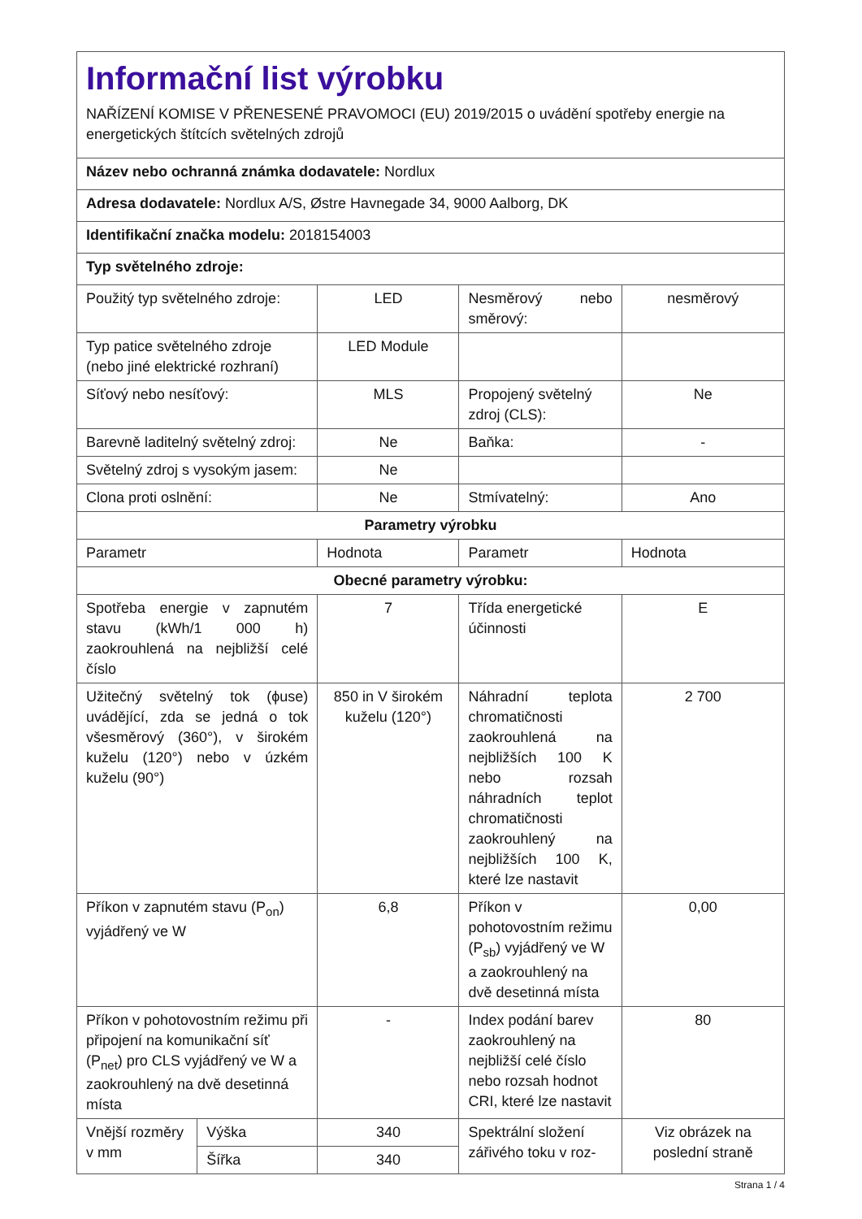| Informační list výrobku NAŘÍZENÍ KOMISE V PŘENESENÉ PRAVOMOCI (EU) 2019/2015 o uvádění spotřeby energie na energetických štítcích světelných zdrojů | | | | |
| Název nebo ochranná známka dodavatele: Nordlux | | | | |
| Adresa dodavatele: Nordlux A/S, Østre Havnegade 34, 9000 Aalborg, DK | | | | |
| Identifikační značka modelu: 2018154003 | | | | |
| Typ světelného zdroje: | | | | |
| Použitý typ světelného zdroje: | | LED | Nesměrový nebo směrový: | nesměrový |
| Typ patice světelného zdroje (nebo jiné elektrické rozhraní) | | LED Module | | |
| Síťový nebo nesíťový: | | MLS | Propojený světelný zdroj (CLS): | Ne |
| Barevně laditelný světelný zdroj: | | Ne | Baňka: | - |
| Světelný zdroj s vysokým jasem: | | Ne | | |
| Clona proti oslnění: | | Ne | Stmívatelný: | Ano |
| Parametry výrobku | | | | |
| Parametr | | Hodnota | Parametr | Hodnota |
| Obecné parametry výrobku: | | | | |
| Spotřeba energie v zapnutém stavu (kWh/1 000 h) zaokrouhlená na nejbližší celé číslo | | 7 | Třída energetické účinnosti | E |
| Užitečný světelný tok (ϕuse) uvádějící, zda se jedná o tok všesměrový (360°), v širokém kuželu (120°) nebo v úzkém kuželu (90°) | | 850 in V širokém kuželu (120°) | Náhradní teplota chromatičnosti zaokrouhlená na nejbližších 100 K nebo rozsah náhradních teplot chromatičnosti zaokrouhlený na nejbližších 100 K, které lze nastavit | 2 700 |
| Příkon v zapnutém stavu (P<sub>on</sub>) vyjádřený ve W | | 6,8 | Příkon v pohotovostním režimu (P<sub>sb</sub>) vyjádřený ve W a zaokrouhlený na dvě desetinná místa | 0,00 |
| Příkon v pohotovostním režimu při připojení na komunikační síť (P<sub>net</sub>) pro CLS vyjádřený ve W a zaokrouhlený na dvě desetinná místa | | - | Index podání barev zaokrouhlený na nejbližší celé číslo nebo rozsah hodnot CRI, které lze nastavit | 80 |
| Vnější rozměry v mm | Výška | 340 | Spektrální složení zářivého toku v roz- | Viz obrázek na poslední straně |
| | Šířka | 340 | | |
Strana 1 / 4